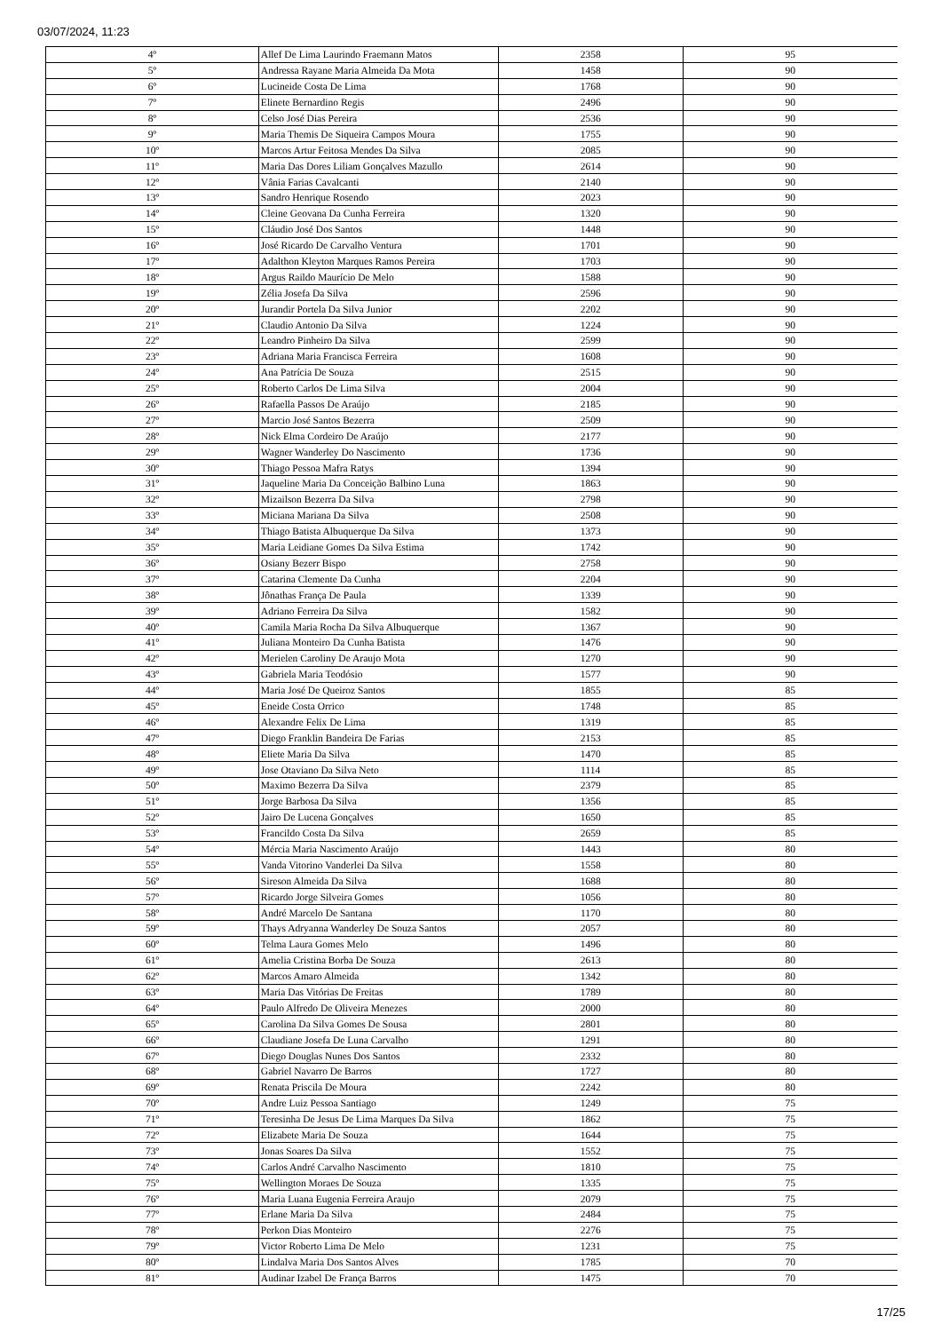03/07/2024, 11:23
| 4º | Allef De Lima Laurindo Fraemann Matos | 2358 | 95 |
| 5º | Andressa Rayane Maria Almeida Da Mota | 1458 | 90 |
| 6º | Lucineide Costa De Lima | 1768 | 90 |
| 7º | Elinete Bernardino Regis | 2496 | 90 |
| 8º | Celso José Dias Pereira | 2536 | 90 |
| 9º | Maria Themis De Siqueira Campos Moura | 1755 | 90 |
| 10º | Marcos Artur Feitosa Mendes Da Silva | 2085 | 90 |
| 11º | Maria Das Dores Liliam Gonçalves Mazullo | 2614 | 90 |
| 12º | Vânia Farias Cavalcanti | 2140 | 90 |
| 13º | Sandro Henrique Rosendo | 2023 | 90 |
| 14º | Cleine Geovana Da Cunha Ferreira | 1320 | 90 |
| 15º | Cláudio José Dos Santos | 1448 | 90 |
| 16º | José Ricardo De Carvalho Ventura | 1701 | 90 |
| 17º | Adalthon Kleyton Marques Ramos Pereira | 1703 | 90 |
| 18º | Argus Raildo Maurício De Melo | 1588 | 90 |
| 19º | Zélia Josefa Da Silva | 2596 | 90 |
| 20º | Jurandir Portela Da Silva Junior | 2202 | 90 |
| 21º | Claudio Antonio Da Silva | 1224 | 90 |
| 22º | Leandro Pinheiro Da Silva | 2599 | 90 |
| 23º | Adriana Maria Francisca Ferreira | 1608 | 90 |
| 24º | Ana Patrícia De Souza | 2515 | 90 |
| 25º | Roberto Carlos De Lima Silva | 2004 | 90 |
| 26º | Rafaella Passos De Araújo | 2185 | 90 |
| 27º | Marcio José Santos Bezerra | 2509 | 90 |
| 28º | Nick Elma Cordeiro De Araújo | 2177 | 90 |
| 29º | Wagner Wanderley Do Nascimento | 1736 | 90 |
| 30º | Thiago Pessoa Mafra Ratys | 1394 | 90 |
| 31º | Jaqueline Maria Da Conceição Balbino Luna | 1863 | 90 |
| 32º | Mizailson Bezerra Da Silva | 2798 | 90 |
| 33º | Miciana Mariana Da Silva | 2508 | 90 |
| 34º | Thiago Batista Albuquerque Da Silva | 1373 | 90 |
| 35º | Maria Leidiane Gomes Da Silva Estima | 1742 | 90 |
| 36º | Osiany Bezerr Bispo | 2758 | 90 |
| 37º | Catarina Clemente Da Cunha | 2204 | 90 |
| 38º | Jônathas França De Paula | 1339 | 90 |
| 39º | Adriano Ferreira Da Silva | 1582 | 90 |
| 40º | Camila Maria Rocha Da Silva Albuquerque | 1367 | 90 |
| 41º | Juliana Monteiro Da Cunha Batista | 1476 | 90 |
| 42º | Merielen Caroliny De Araujo Mota | 1270 | 90 |
| 43º | Gabriela Maria Teodósio | 1577 | 90 |
| 44º | Maria José De Queiroz Santos | 1855 | 85 |
| 45º | Eneide Costa Orrico | 1748 | 85 |
| 46º | Alexandre Felix De Lima | 1319 | 85 |
| 47º | Diego Franklin Bandeira De Farias | 2153 | 85 |
| 48º | Eliete Maria Da Silva | 1470 | 85 |
| 49º | Jose Otaviano Da Silva Neto | 1114 | 85 |
| 50º | Maximo Bezerra Da Silva | 2379 | 85 |
| 51º | Jorge Barbosa Da Silva | 1356 | 85 |
| 52º | Jairo De Lucena Gonçalves | 1650 | 85 |
| 53º | Francildo Costa Da Silva | 2659 | 85 |
| 54º | Mércia Maria Nascimento Araújo | 1443 | 80 |
| 55º | Vanda Vitorino Vanderlei Da Silva | 1558 | 80 |
| 56º | Sireson Almeida Da Silva | 1688 | 80 |
| 57º | Ricardo Jorge Silveira Gomes | 1056 | 80 |
| 58º | André Marcelo De Santana | 1170 | 80 |
| 59º | Thays Adryanna Wanderley De Souza Santos | 2057 | 80 |
| 60º | Telma Laura Gomes Melo | 1496 | 80 |
| 61º | Amelia Cristina Borba De Souza | 2613 | 80 |
| 62º | Marcos Amaro Almeida | 1342 | 80 |
| 63º | Maria Das Vitórias De Freitas | 1789 | 80 |
| 64º | Paulo Alfredo De Oliveira Menezes | 2000 | 80 |
| 65º | Carolina Da Silva Gomes De Sousa | 2801 | 80 |
| 66º | Claudiane Josefa De Luna Carvalho | 1291 | 80 |
| 67º | Diego Douglas Nunes Dos Santos | 2332 | 80 |
| 68º | Gabriel Navarro De Barros | 1727 | 80 |
| 69º | Renata Priscila De Moura | 2242 | 80 |
| 70º | Andre Luiz Pessoa Santiago | 1249 | 75 |
| 71º | Teresinha De Jesus De Lima Marques Da Silva | 1862 | 75 |
| 72º | Elizabete Maria De Souza | 1644 | 75 |
| 73º | Jonas Soares Da Silva | 1552 | 75 |
| 74º | Carlos André Carvalho Nascimento | 1810 | 75 |
| 75º | Wellington Moraes De Souza | 1335 | 75 |
| 76º | Maria Luana Eugenia Ferreira Araujo | 2079 | 75 |
| 77º | Erlane Maria Da Silva | 2484 | 75 |
| 78º | Perkon Dias Monteiro | 2276 | 75 |
| 79º | Victor Roberto Lima De Melo | 1231 | 75 |
| 80º | Lindalva Maria Dos Santos Alves | 1785 | 70 |
| 81º | Audinar Izabel De França Barros | 1475 | 70 |
17/25